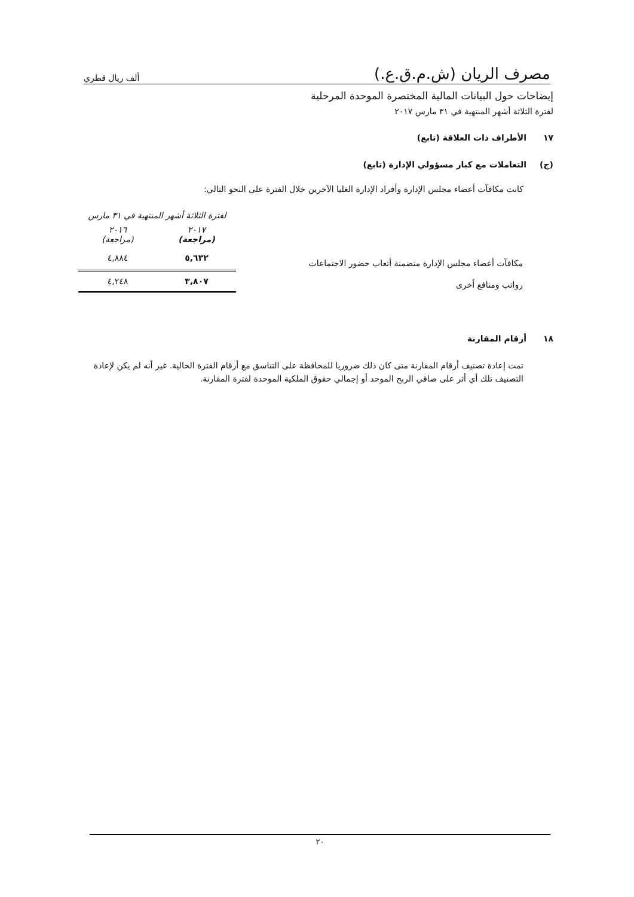مصرف الريان (ش.م.ق.ع.)
ألف ريال قطري
إيضاحات حول البيانات المالية المختصرة الموحدة المرحلية
لفترة الثلاثة أشهر المنتهية في ٣١ مارس ٢٠١٧
١٧ الأطراف ذات العلاقة (تابع)
(ج) التعاملات مع كبار مسؤولي الإدارة (تابع)
كانت مكافآت أعضاء مجلس الإدارة وأفراد الإدارة العليا الآخرين خلال الفترة على النحو التالي:
| | لفترة الثلاثة أشهر المنتهية في ٣١ مارس | |
| --- | --- | --- |
| | ٢٠١٧ (مراجعة) | ٢٠١٦ (مراجعة) |
| مكافآت أعضاء مجلس الإدارة متضمنة أتعاب حضور الاجتماعات | ٥,٦٣٢ | ٤,٨٨٤ |
| رواتب ومنافع أخرى | ٣,٨٠٧ | ٤,٢٤٨ |
١٨ أرقام المقارنة
تمت إعادة تصنيف أرقام المقارنة متى كان ذلك ضروريا للمحافظة على التناسق مع أرقام الفترة الحالية. غير أنه لم يكن لإعادة التصنيف تلك أي أثر على صافي الربح الموحد أو إجمالي حقوق الملكية الموحدة لفترة المقارنة.
٢٠